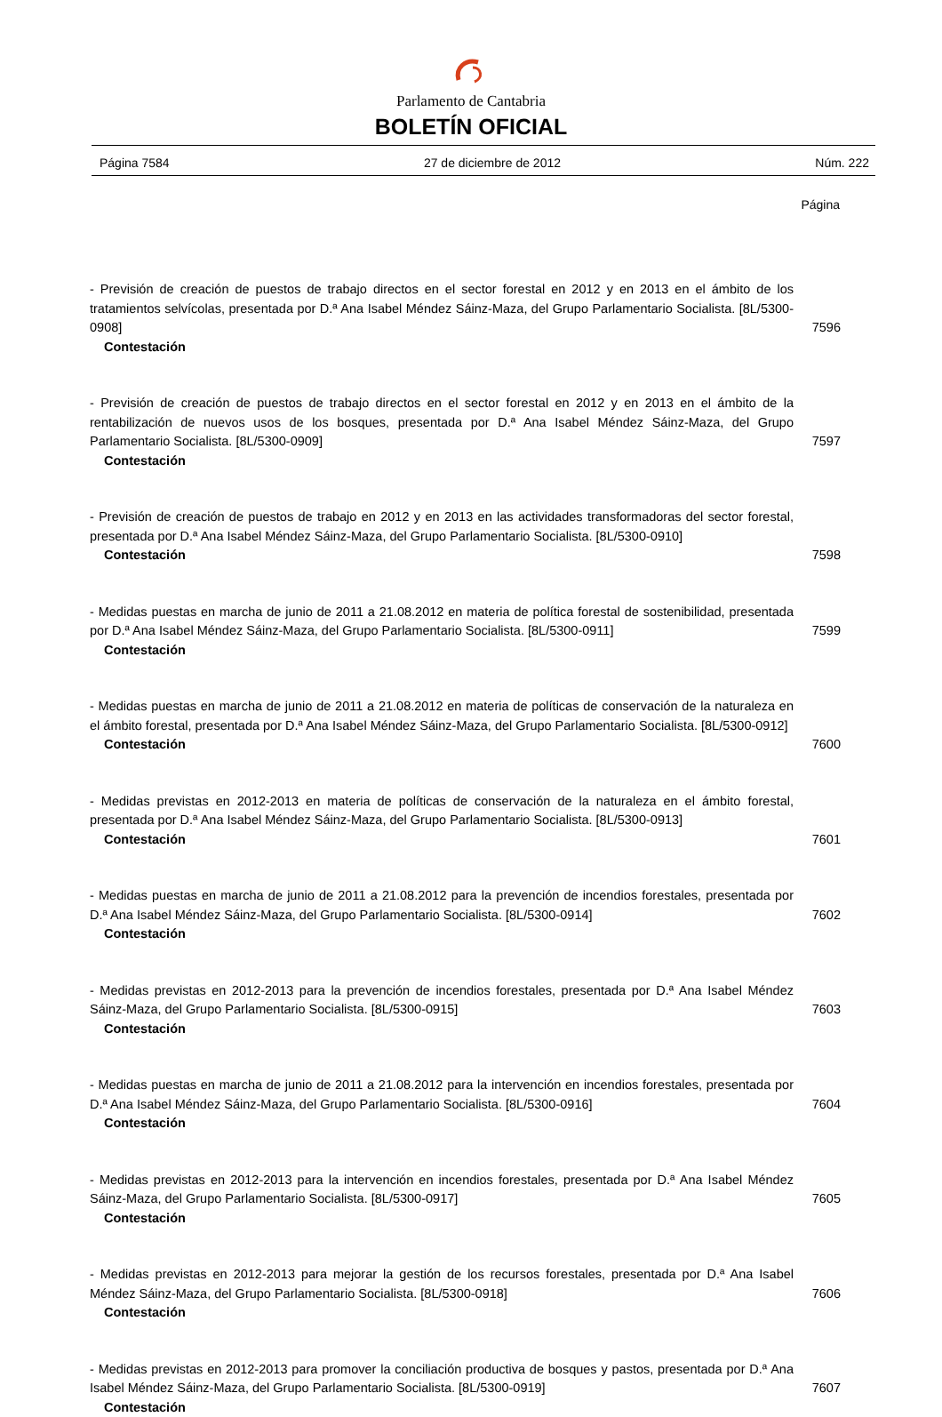Parlamento de Cantabria
BOLETÍN OFICIAL
Página 7584 27 de diciembre de 2012 Núm. 222
Página
- Previsión de creación de puestos de trabajo directos en el sector forestal en 2012 y en 2013 en el ámbito de los tratamientos selvícolas, presentada por D.ª Ana Isabel Méndez Sáinz-Maza, del Grupo Parlamentario Socialista. [8L/5300-0908]
Contestación
7596
- Previsión de creación de puestos de trabajo directos en el sector forestal en 2012 y en 2013 en el ámbito de la rentabilización de nuevos usos de los bosques, presentada por D.ª Ana Isabel Méndez Sáinz-Maza, del Grupo Parlamentario Socialista. [8L/5300-0909]
Contestación
7597
- Previsión de creación de puestos de trabajo en 2012 y en 2013 en las actividades transformadoras del sector forestal, presentada por D.ª Ana Isabel Méndez Sáinz-Maza, del Grupo Parlamentario Socialista. [8L/5300-0910]
Contestación
7598
- Medidas puestas en marcha de junio de 2011 a 21.08.2012 en materia de política forestal de sostenibilidad, presentada por D.ª Ana Isabel Méndez Sáinz-Maza, del Grupo Parlamentario Socialista. [8L/5300-0911]
Contestación
7599
- Medidas puestas en marcha de junio de 2011 a 21.08.2012 en materia de políticas de conservación de la naturaleza en el ámbito forestal, presentada por D.ª Ana Isabel Méndez Sáinz-Maza, del Grupo Parlamentario Socialista. [8L/5300-0912]
Contestación
7600
- Medidas previstas en 2012-2013 en materia de políticas de conservación de la naturaleza en el ámbito forestal, presentada por D.ª Ana Isabel Méndez Sáinz-Maza, del Grupo Parlamentario Socialista. [8L/5300-0913]
Contestación
7601
- Medidas puestas en marcha de junio de 2011 a 21.08.2012 para la prevención de incendios forestales, presentada por D.ª Ana Isabel Méndez Sáinz-Maza, del Grupo Parlamentario Socialista. [8L/5300-0914]
Contestación
7602
- Medidas previstas en 2012-2013 para la prevención de incendios forestales, presentada por D.ª Ana Isabel Méndez Sáinz-Maza, del Grupo Parlamentario Socialista. [8L/5300-0915]
Contestación
7603
- Medidas puestas en marcha de junio de 2011 a 21.08.2012 para la intervención en incendios forestales, presentada por D.ª Ana Isabel Méndez Sáinz-Maza, del Grupo Parlamentario Socialista. [8L/5300-0916]
Contestación
7604
- Medidas previstas en 2012-2013 para la intervención en incendios forestales, presentada por D.ª Ana Isabel Méndez Sáinz-Maza, del Grupo Parlamentario Socialista. [8L/5300-0917]
Contestación
7605
- Medidas previstas en 2012-2013 para mejorar la gestión de los recursos forestales, presentada por D.ª Ana Isabel Méndez Sáinz-Maza, del Grupo Parlamentario Socialista. [8L/5300-0918]
Contestación
7606
- Medidas previstas en 2012-2013 para promover la conciliación productiva de bosques y pastos, presentada por D.ª Ana Isabel Méndez Sáinz-Maza, del Grupo Parlamentario Socialista. [8L/5300-0919]
Contestación
7607